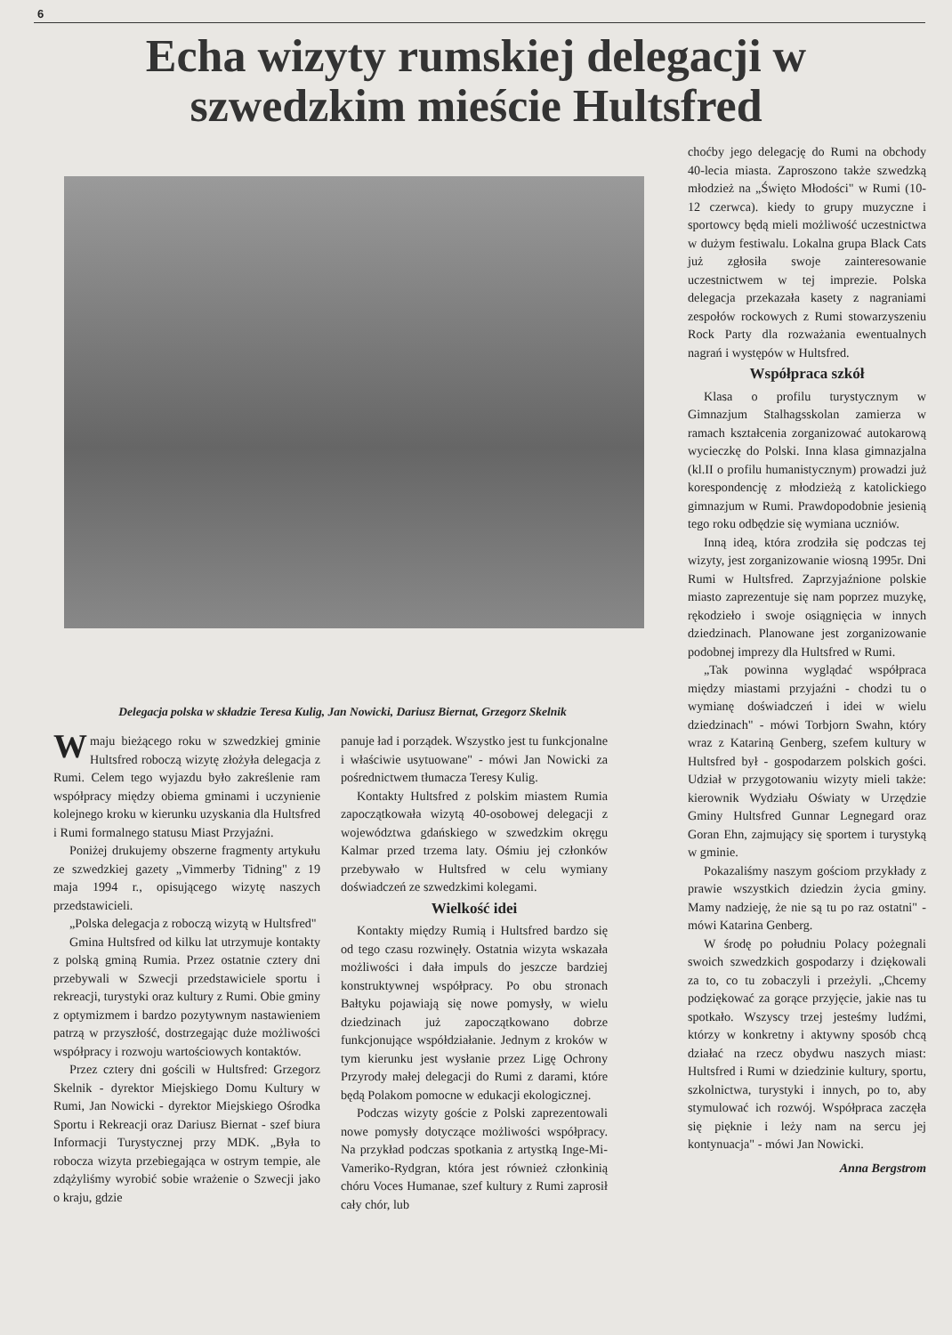6
Echa wizyty rumskiej delegacji w
szwedzkim mieście Hultsfred
choćby jego delegację do Rumi na obchody 40-lecia miasta. Zaproszono także szwedzką młodzież na „Święto Młodości" w Rumi (10-12 czerwca). kiedy to grupy muzyczne i sportowcy będą mieli możliwość uczestnictwa w dużym festiwalu. Lokalna grupa Black Cats już zgłosiła swoje zainteresowanie uczestnictwem w tej imprezie. Polska delegacja przekazała kasety z nagraniami zespołów rockowych z Rumi stowarzyszeniu Rock Party dla rozważania ewentualnych nagrań i występów w Hultsfred.
Współpraca szkół
Klasa o profilu turystycznym w Gimnazjum Stalhagsskolan zamierza w ramach kształcenia zorganizować autokarową wycieczkę do Polski. Inna klasa gimnazjalna (kl.II o profilu humanistycznym) prowadzi już korespondencję z młodzieżą z katolickiego gimnazjum w Rumi. Prawdopodobnie jesienią tego roku odbędzie się wymiana uczniów.
Inną ideą, która zrodziła się podczas tej wizyty, jest zorganizowanie wiosną 1995r. Dni Rumi w Hultsfred. Zaprzyjaźnione polskie miasto zaprezentuje się nam poprzez muzykę, rękodzieło i swoje osiągnięcia w innych dziedzinach. Planowane jest zorganizowanie podobnej imprezy dla Hultsfred w Rumi.
„Tak powinna wyglądać współpraca między miastami przyjaźni - chodzi tu o wymianę doświadczeń i idei w wielu dziedzinach" - mówi Torbjorn Swahn, który wraz z Katariną Genberg, szefem kultury w Hultsfred był - gospodarzem polskich gości. Udział w przygotowaniu wizyty mieli także: kierownik Wydziału Oświaty w Urzędzie Gminy Hultsfred Gunnar Legnegard oraz Goran Ehn, zajmujący się sportem i turystyką w gminie.
Pokazaliśmy naszym gościom przykłady z prawie wszystkich dziedzin życia gminy. Mamy nadzieję, że nie są tu po raz ostatni" - mówi Katarina Genberg.
W środę po południu Polacy pożegnali swoich szwedzkich gospodarzy i dziękowali za to, co tu zobaczyli i przeżyli. „Chcemy podziękować za gorące przyjęcie, jakie nas tu spotkało. Wszyscy trzej jesteśmy ludźmi, którzy w konkretny i aktywny sposób chcą działać na rzecz obydwu naszych miast: Hultsfred i Rumi w dziedzinie kultury, sportu, szkolnictwa, turystyki i innych, po to, aby stymulować ich rozwój. Współpraca zaczęła się pięknie i leży nam na sercu jej kontynuacja" - mówi Jan Nowicki.
Anna Bergstrom
Delegacja polska w składzie Teresa Kulig, Jan Nowicki, Dariusz Biernat, Grzegorz Skelnik
Wmaju bieżącego roku w szwedzkiej gminie Hultsfred roboczą wizytę złożyła delegacja z Rumi. Celem tego wyjazdu było zakreślenie ram współpracy między obiema gminami i uczynienie kolejnego kroku w kierunku uzyskania dla Hultsfred i Rumi formalnego statusu Miast Przyjaźni.
Poniżej drukujemy obszerne fragmenty artykułu ze szwedzkiej gazety „Vimmerby Tidning" z 19 maja 1994 r., opisującego wizytę naszych przedstawicieli.
„Polska delegacja z roboczą wizytą w Hultsfred"
Gmina Hultsfred od kilku lat utrzymuje kontakty z polską gminą Rumia. Przez ostatnie cztery dni przebywali w Szwecji przedstawiciele sportu i rekreacji, turystyki oraz kultury z Rumi. Obie gminy z optymizmem i bardzo pozytywnym nastawieniem patrzą w przyszłość, dostrzegając duże możliwości współpracy i rozwoju wartościowych kontaktów.
Przez cztery dni gościli w Hultsfred: Grzegorz Skelnik - dyrektor Miejskiego Domu Kultury w Rumi, Jan Nowicki - dyrektor Miejskiego Ośrodka Sportu i Rekreacji oraz Dariusz Biernat - szef biura Informacji Turystycznej przy MDK. „Była to robocza wizyta przebiegająca w ostrym tempie, ale zdążyliśmy wyrobić sobie wrażenie o Szwecji jako o kraju, gdzie
panuje ład i porządek. Wszystko jest tu funkcjonalne i właściwie usytuowane" - mówi Jan Nowicki za pośrednictwem tłumacza Teresy Kulig.
Kontakty Hultsfred z polskim miastem Rumia zapoczątkowała wizytą 40-osobowej delegacji z województwa gdańskiego w szwedzkim okręgu Kalmar przed trzema laty. Ośmiu jej członków przebywało w Hultsfred w celu wymiany doświadczeń ze szwedzkimi kolegami.
Wielkość idei
Kontakty między Rumią i Hultsfred bardzo się od tego czasu rozwinęły. Ostatnia wizyta wskazała możliwości i dała impuls do jeszcze bardziej konstruktywnej współpracy. Po obu stronach Bałtyku pojawiają się nowe pomysły, w wielu dziedzinach już zapoczątkowano dobrze funkcjonujące współdziałanie. Jednym z kroków w tym kierunku jest wysłanie przez Ligę Ochrony Przyrody małej delegacji do Rumi z darami, które będą Polakom pomocne w edukacji ekologicznej.
Podczas wizyty goście z Polski zaprezentowali nowe pomysły dotyczące możliwości współpracy. Na przykład podczas spotkania z artystką Inge-Mi-Vameriko-Rydgran, która jest również członkinią chóru Voces Humanae, szef kultury z Rumi zaprosił cały chór, lub